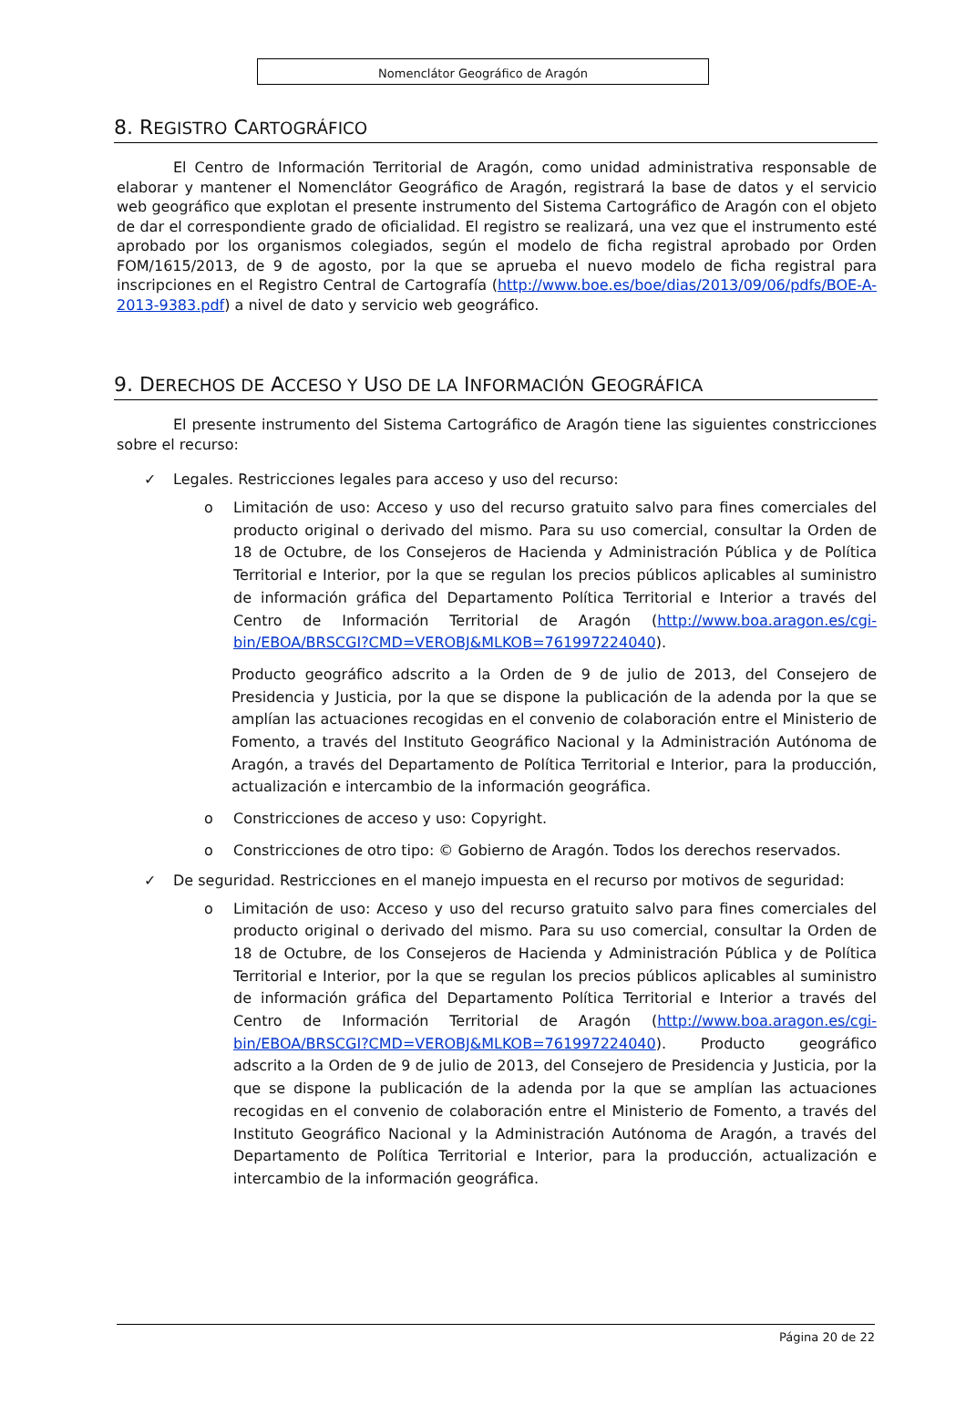Nomenclátor Geográfico de Aragón
8. REGISTRO CARTOGRÁFICO
El Centro de Información Territorial de Aragón, como unidad administrativa responsable de elaborar y mantener el Nomenclátor Geográfico de Aragón, registrará la base de datos y el servicio web geográfico que explotan el presente instrumento del Sistema Cartográfico de Aragón con el objeto de dar el correspondiente grado de oficialidad. El registro se realizará, una vez que el instrumento esté aprobado por los organismos colegiados, según el modelo de ficha registral aprobado por Orden FOM/1615/2013, de 9 de agosto, por la que se aprueba el nuevo modelo de ficha registral para inscripciones en el Registro Central de Cartografía (http://www.boe.es/boe/dias/2013/09/06/pdfs/BOE-A-2013-9383.pdf) a nivel de dato y servicio web geográfico.
9. DERECHOS DE ACCESO Y USO DE LA INFORMACIÓN GEOGRÁFICA
El presente instrumento del Sistema Cartográfico de Aragón tiene las siguientes constricciones sobre el recurso:
✓ Legales. Restricciones legales para acceso y uso del recurso:
o Limitación de uso: Acceso y uso del recurso gratuito salvo para fines comerciales del producto original o derivado del mismo. Para su uso comercial, consultar la Orden de 18 de Octubre, de los Consejeros de Hacienda y Administración Pública y de Política Territorial e Interior, por la que se regulan los precios públicos aplicables al suministro de información gráfica del Departamento Política Territorial e Interior a través del Centro de Información Territorial de Aragón (http://www.boa.aragon.es/cgi-bin/EBOA/BRSCGI?CMD=VEROBJ&MLKOB=761997224040).
Producto geográfico adscrito a la Orden de 9 de julio de 2013, del Consejero de Presidencia y Justicia, por la que se dispone la publicación de la adenda por la que se amplían las actuaciones recogidas en el convenio de colaboración entre el Ministerio de Fomento, a través del Instituto Geográfico Nacional y la Administración Autónoma de Aragón, a través del Departamento de Política Territorial e Interior, para la producción, actualización e intercambio de la información geográfica.
o Constricciones de acceso y uso: Copyright.
o Constricciones de otro tipo: © Gobierno de Aragón. Todos los derechos reservados.
✓ De seguridad. Restricciones en el manejo impuesta en el recurso por motivos de seguridad:
o Limitación de uso: Acceso y uso del recurso gratuito salvo para fines comerciales del producto original o derivado del mismo. Para su uso comercial, consultar la Orden de 18 de Octubre, de los Consejeros de Hacienda y Administración Pública y de Política Territorial e Interior, por la que se regulan los precios públicos aplicables al suministro de información gráfica del Departamento Política Territorial e Interior a través del Centro de Información Territorial de Aragón (http://www.boa.aragon.es/cgi-bin/EBOA/BRSCGI?CMD=VEROBJ&MLKOB=761997224040). Producto geográfico adscrito a la Orden de 9 de julio de 2013, del Consejero de Presidencia y Justicia, por la que se dispone la publicación de la adenda por la que se amplían las actuaciones recogidas en el convenio de colaboración entre el Ministerio de Fomento, a través del Instituto Geográfico Nacional y la Administración Autónoma de Aragón, a través del Departamento de Política Territorial e Interior, para la producción, actualización e intercambio de la información geográfica.
Página 20 de 22